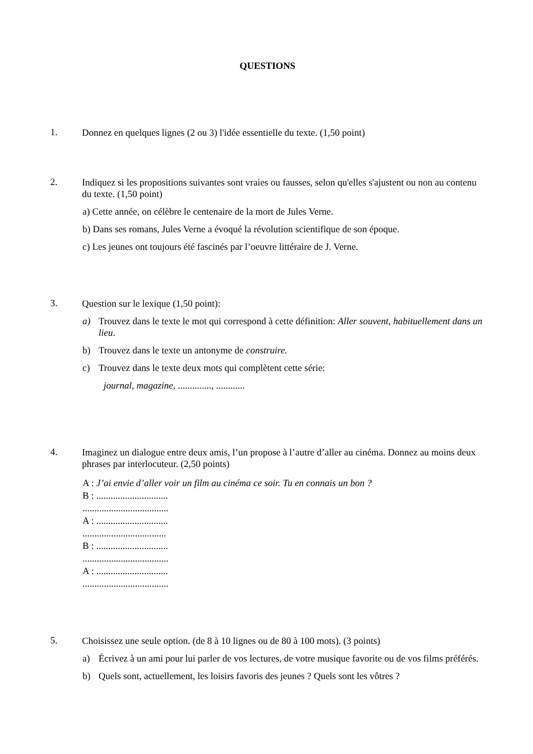QUESTIONS
1. Donnez en quelques lignes (2 ou 3) l'idée essentielle du texte. (1,50 point)
2. Indiquez si les propositions suivantes sont vraies ou fausses, selon qu'elles s'ajustent ou non au contenu du texte. (1,50 point)
a) Cette année, on célèbre le centenaire de la mort de Jules Verne.
b) Dans ses romans, Jules Verne a évoqué la révolution scientifique de son époque.
c) Les jeunes ont toujours été fascinés par l’oeuvre littéraire de J. Verne.
3. Question sur le lexique (1,50 point):
a) Trouvez dans le texte le mot qui correspond à cette définition: Aller souvent, habituellement dans un lieu.
b) Trouvez dans le texte un antonyme de construire.
c) Trouvez dans le texte deux mots qui complètent cette série:
journal, magazine, .............., ............
4. Imaginez un dialogue entre deux amis, l’un propose à l’autre d’aller au cinéma. Donnez au moins deux phrases par interlocuteur. (2,50 points)
A : J’ai envie d’aller voir un film au cinéma ce soir. Tu en connais un bon ?
B : ..............................
....................................
A : ..............................
...................................
B : ..............................
....................................
A : ..............................
....................................
5. Choisissez une seule option. (de 8 à 10 lignes ou de 80 à 100 mots). (3 points)
a) Écrivez à un ami pour lui parler de vos lectures, de votre musique favorite ou de vos films préférés.
b) Quels sont, actuellement, les loisirs favoris des jeunes ? Quels sont les vôtres ?